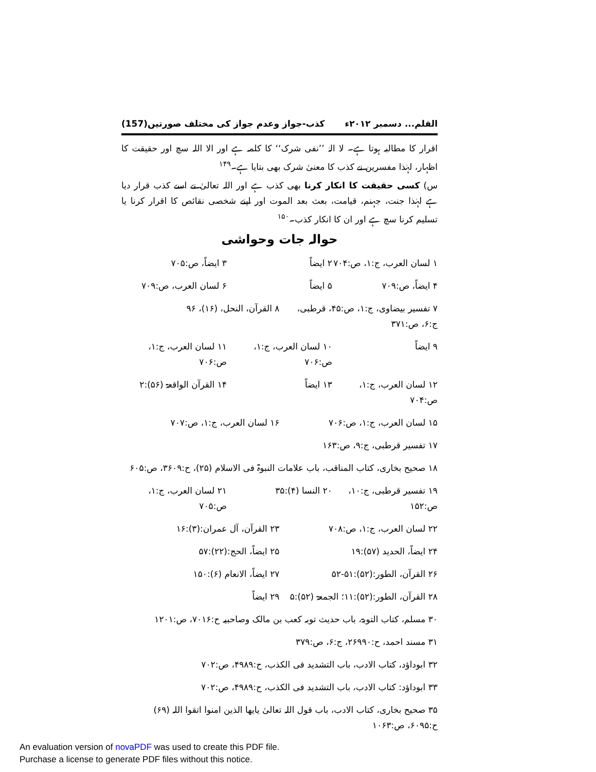القلم... دسمبر ۲۰۱۲ء کذب-جواز وعدم جواز کی مختلف صورتیں(157)
اقرار کا مطالبہ ہوتا ہے۔ لا الہٰ ’’نفی شرک‘‘ کا کلمہ ہے اور الا اللہ سچ اور حقیقت کا اظہار، لہٰذا مفسرین نے کذب کا معنیٰ شرک بھی بتایا ہے۔<sup>۱۴۹</sup>
س) کسی حقیقت کا انکار کرنا بھی کذب ہے اور اللہ تعالیٰ نے اسے کذب قرار دیا ہے لہٰذا جنت، جہنم، قیامت، بعث بعد الموت اور اپنے شخصی نقائص کا اقرار کرنا یا تسلیم کرنا سچ ہے اور ان کا انکار کذب۔<sup>۱۵۰</sup>
حوالہ جات وحواشی
۱ لسان العرب، ج:۱، ص:۷۰۴ ۲ ایضاً ۳ ایضاً، ص:۷۰۵
۴ ایضاً، ص:۷۰۹ ۵ ایضاً ۶ لسان العرب، ص:۷۰۹
۷ تفسیر بیضاوی، ج:۱، ص:۴۵، قرطبی، ج:۶، ص:۳۷۱ ۸ القرآن، النحل، (۱۶)، ۹۶
۹ ایضاً ۱۰ لسان العرب، ج:۱، ص:۷۰۶ ۱۱ لسان العرب، ج:۱، ص:۷۰۶
۱۲ لسان العرب، ج:۱، ص:۷۰۴ ۱۳ ایضاً ۱۴ القرآن الواقعۃ (۵۶):۲
۱۵ لسان العرب، ج:۱، ص:۷۰۶ ۱۶ لسان العرب، ج:۱، ص:۷۰۷
۱۷ تفسیر قرطبی، ج:۹، ص:۱۶۳
۱۸ صحیح بخاری، کتاب المناقب، باب علامات النبوۃ فی الاسلام (۲۵)، ح:۳۶۰۹، ص:۶۰۵
۱۹ تفسیر قرطبی، ج:۱۰، ص:۱۵۲ ۲۰ النسا (۴):۳۵ ۲۱ لسان العرب، ج:۱، ص:۷۰۵
۲۲ لسان العرب، ج:۱، ص:۷۰۸ ۲۳ القرآن، آل عمران:(۳):۱۶
۲۴ ایضاً، الحدید (۵۷):۱۹ ۲۵ ایضاً، الحج:(۲۲):۵۷
۲۶ القرآن، الطور:(۵۲):۵۱-۵۲ ۲۷ ایضاً، الانعام (۶):۱۵۰
۲۸ القرآن، الطور:(۵۲):۱۱؛ الجمعۃ (۵۲):۵ ۲۹ ایضاً
۳۰ مسلم، کتاب التوبۃ، باب حدیث توبہ کعب بن مالک وصاحبیہ ح:۷۰۱۶، ص:۱۲۰۱
۳۱ مسند احمد، ح:۲۶۹۹۰، ج:۶، ص:۳۷۹
۳۲ ابوداؤد، کتاب الادب، باب التشدید فی الکذب، ح:۴۹۸۹، ص:۷۰۲
۳۳ ابوداؤد: کتاب الادب، باب التشدید فی الکذب، ح:۴۹۸۹، ص:۷۰۲
۳۵ صحیح بخاری، کتاب الادب، باب قول اللہ تعالیٰ یایھا الذین امنوا اتقوا اللہ (۶۹) ح:۶۰۹۵، ص:۱۰۶۳
An evaluation version of novaPDF was used to create this PDF file.
Purchase a license to generate PDF files without this notice.